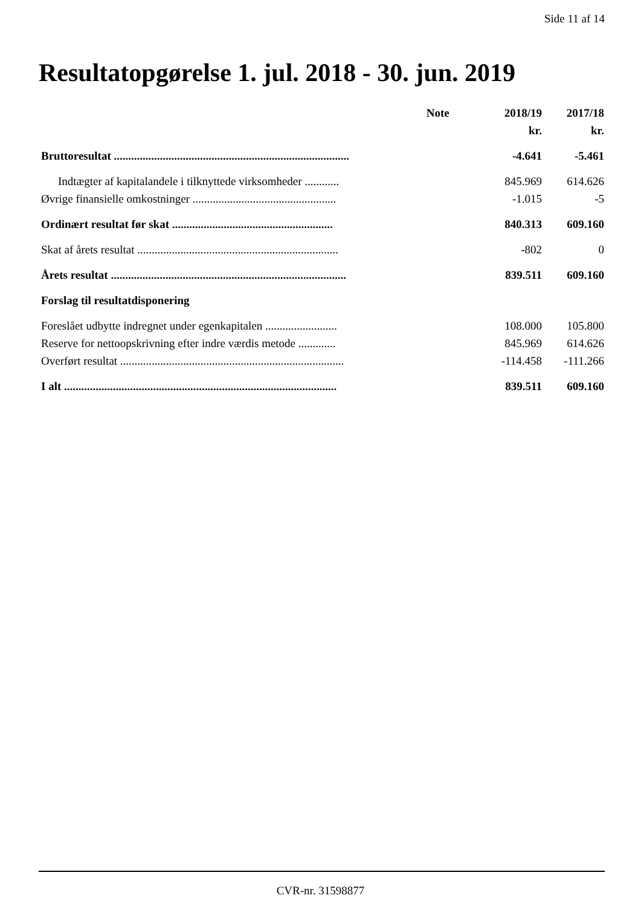Side 11 af 14
Resultatopgørelse 1. jul. 2018 - 30. jun. 2019
| | Note | 2018/19 | 2017/18 |
| --- | --- | --- | --- |
| | | kr. | kr. |
| Bruttoresultat .................................................................................. | | -4.641 | -5.461 |
| Indtægter af kapitalandele i tilknyttede virksomheder ............ | | 845.969 | 614.626 |
| Øvrige finansielle omkostninger .................................................. | | -1.015 | -5 |
| Ordinært resultat før skat ........................................................ | | 840.313 | 609.160 |
| Skat af årets resultat ...................................................................... | | -802 | 0 |
| Årets resultat .................................................................................. | | 839.511 | 609.160 |
| Forslag til resultatdisponering | | | |
| Foreslået udbytte indregnet under egenkapitalen ......................... | | 108.000 | 105.800 |
| Reserve for nettoopskrivning efter indre værdis metode ............. | | 845.969 | 614.626 |
| Overført resultat .............................................................................. | | -114.458 | -111.266 |
| I alt ............................................................................................... | | 839.511 | 609.160 |
CVR-nr. 31598877